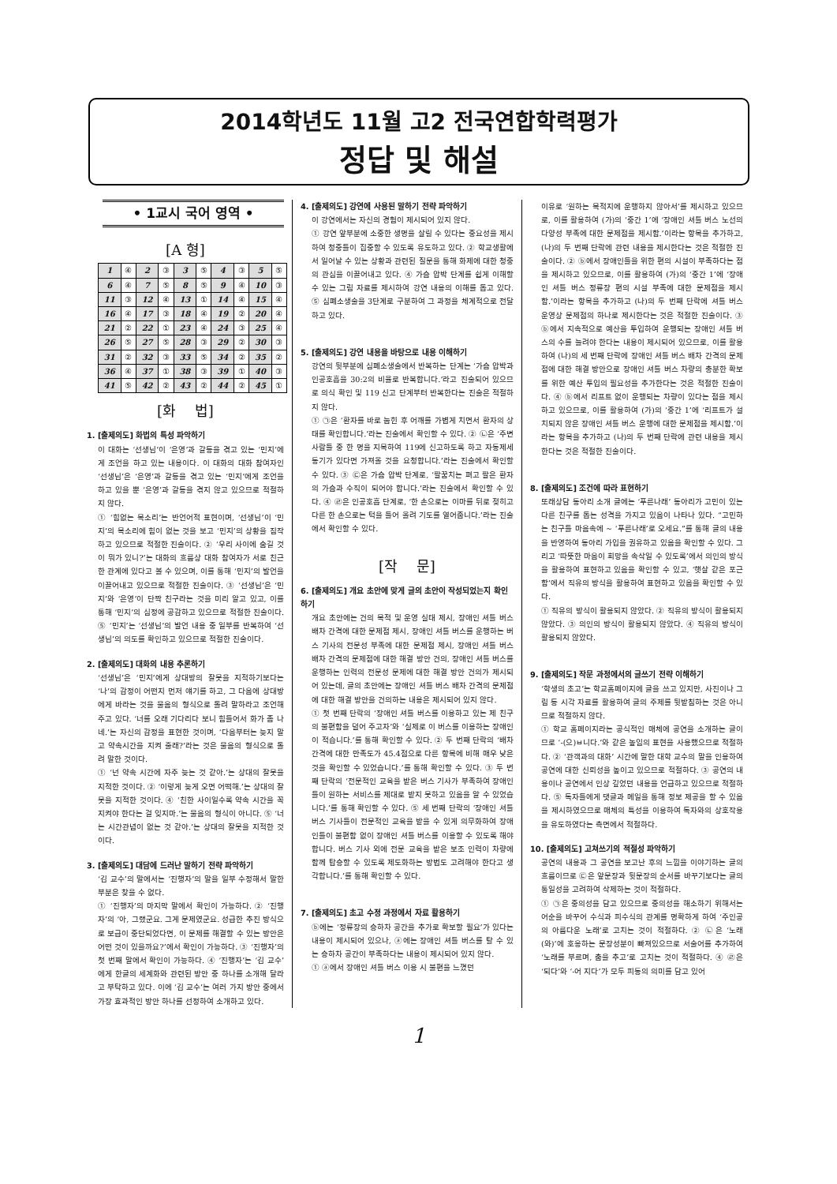2014학년도 11월 고2 전국연합학력평가
정답 및 해설
• 1교시 국어 영역 •
[A 형]
| 1 | ④ | 2 | ③ | 3 | ⑤ | 4 | ③ | 5 | ⑤ |
| 6 | ④ | 7 | ⑤ | 8 | ⑤ | 9 | ④ | 10 | ③ |
| 11 | ③ | 12 | ④ | 13 | ① | 14 | ④ | 15 | ④ |
| 16 | ④ | 17 | ③ | 18 | ④ | 19 | ② | 20 | ④ |
| 21 | ② | 22 | ① | 23 | ④ | 24 | ③ | 25 | ④ |
| 26 | ⑤ | 27 | ⑤ | 28 | ③ | 29 | ② | 30 | ③ |
| 31 | ② | 32 | ③ | 33 | ⑤ | 34 | ② | 35 | ② |
| 36 | ④ | 37 | ① | 38 | ③ | 39 | ① | 40 | ③ |
| 41 | ⑤ | 42 | ② | 43 | ② | 44 | ② | 45 | ① |
[화　 법]
1. [출제의도] 화법의 특성 파악하기
이 대화는 ‘선생님’이 ‘은영’과 갈등을 겪고 있는 ‘민지’에게 조언을 하고 있는 내용이다. 이 대화의 대화 참여자인 ‘선생님’은 ‘은영’과 갈등을 겪고 있는 ‘민지’에게 조언을 하고 있을 뿐 ‘은영’과 갈등을 겪지 않고 있으므로 적절하지 않다.
① ‘힘없는 목소리’는 반언어적 표현이며, ‘선생님’이 ‘민지’의 목소리에 힘이 없는 것을 보고 ‘민지’의 상황을 짐작하고 있으므로 적절한 진술이다. ② ‘우리 사이에 숨길 것이 뭐가 있니?’는 대화의 흐름상 대화 참여자가 서로 친근한 관계에 있다고 볼 수 있으며, 이를 통해 ‘민지’의 발언을 이끌어내고 있으므로 적절한 진술이다. ③ ‘선생님’은 ‘민지’와 ‘은영’이 단짝 친구라는 것을 미리 알고 있고, 이를 통해 ‘민지’의 심정에 공감하고 있으므로 적절한 진술이다. ⑤ ‘민지’는 ‘선생님’의 발언 내용 중 일부를 반복하여 ‘선생님’의 의도를 확인하고 있으므로 적절한 진술이다.
2. [출제의도] 대화의 내용 추론하기
‘선생님’은 ‘민지’에게 상대방의 잘못을 지적하기보다는 ‘나’의 감정이 어떤지 먼저 얘기를 하고, 그 다음에 상대방에게 바라는 것을 물음의 형식으로 돌려 말하라고 조언해 주고 있다. ‘너를 오래 기다리다 보니 힘들어서 화가 좀 나네.’는 자신의 감정을 표현한 것이며, ‘다음부터는 늦지 말고 약속시간을 지켜 줄래?’라는 것은 물음의 형식으로 돌려 말한 것이다.
① ‘넌 약속 시간에 자주 늦는 것 같아.’는 상대의 잘못을 지적한 것이다. ② ‘이렇게 늦게 오면 어떡해.’는 상대의 잘못을 지적한 것이다. ④ ‘친한 사이일수록 약속 시간을 꼭 지켜야 한다는 걸 잊지마.’는 물음의 형식이 아니다. ⑤ ‘너는 시간관념이 없는 것 같아.’는 상대의 잘못을 지적한 것이다.
3. [출제의도] 대담에 드러난 말하기 전략 파악하기
‘김 교수’의 말에서는 ‘진행자’의 말을 일부 수정해서 말한 부분은 찾을 수 없다.
① ‘진행자’의 마지막 말에서 확인이 가능하다. ② ‘진행자’의 ‘아, 그랬군요. 그게 문제였군요. 성급한 추진 방식으로 보급이 중단되었다면, 이 문제를 해결할 수 있는 방안은 어떤 것이 있을까요?’에서 확인이 가능하다. ③ ‘진행자’의 첫 번째 말에서 확인이 가능하다. ④ ‘진행자’는 ‘김 교수’에게 한글의 세계화와 관련된 방안 중 하나를 소개해 달라고 부탁하고 있다. 이에 ‘김 교수’는 여러 가지 방안 중에서 가장 효과적인 방안 하나를 선정하여 소개하고 있다.
4. [출제의도] 강연에 사용된 말하기 전략 파악하기
이 강연에서는 자신의 경험이 제시되어 있지 않다.
① 강연 앞부분에 소중한 생명을 살릴 수 있다는 중요성을 제시하여 청중들이 집중할 수 있도록 유도하고 있다. ② 학교생활에서 일어날 수 있는 상황과 관련된 질문을 통해 화제에 대한 청중의 관심을 이끌어내고 있다. ④ 가슴 압박 단계를 쉽게 이해할 수 있는 그림 자료를 제시하여 강연 내용의 이해를 돕고 있다. ⑤ 심폐소생술을 3단계로 구분하여 그 과정을 체계적으로 전달하고 있다.
5. [출제의도] 강연 내용을 바탕으로 내용 이해하기
강연의 뒷부분에 심폐소생술에서 반복하는 단계는 ‘가슴 압박과 인공호흡을 30:2의 비율로 반복합니다.’라고 진술되어 있으므로 의식 확인 및 119 신고 단계부터 반복한다는 진술은 적절하지 않다.
① ㉠은 ‘환자를 바로 눕힌 후 어깨를 가볍게 치면서 환자의 상태를 확인합니다.’라는 진술에서 확인할 수 있다. ② ㉡은 ‘주변 사람들 중 한 명을 지목하여 119에 신고하도록 하고 자동제세동기가 있다면 가져올 것을 요청합니다.’라는 진술에서 확인할 수 있다. ③ ㉢은 가슴 압박 단계로, ‘팔꿈치는 펴고 팔은 환자의 가슴과 수직이 되어야 합니다.’라는 진술에서 확인할 수 있다. ④ ㉣은 인공호흡 단계로, ‘한 손으로는 이마를 뒤로 젖히고 다른 한 손으로는 턱을 들어 올려 기도를 열어줍니다.’라는 진술에서 확인할 수 있다.
[작　 문]
6. [출제의도] 개요 초안에 맞게 글의 초안이 작성되었는지 확인하기
개요 초안에는 건의 목적 및 운영 실태 제시, 장애인 셔틀 버스 배차 간격에 대한 문제점 제시, 장애인 셔틀 버스를 운행하는 버스 기사의 전문성 부족에 대한 문제점 제시, 장애인 셔틀 버스 배차 간격의 문제점에 대한 해결 방안 건의, 장애인 셔틀 버스를 운행하는 인력의 전문성 문제에 대한 해결 방안 건의가 제시되어 있는데, 글의 초안에는 장애인 셔틀 버스 배차 간격의 문제점에 대한 해결 방안을 건의하는 내용은 제시되어 있지 않다.
① 첫 번째 단락의 ‘장애인 셔틀 버스를 이용하고 있는 제 친구의 불편함을 덜어 주고자’와 ‘실제로 이 버스를 이용하는 장애인이 적습니다.’를 통해 확인할 수 있다. ② 두 번째 단락의 ‘배차 간격에 대한 만족도가 45.4점으로 다른 항목에 비해 매우 낮은 것을 확인할 수 있었습니다.’를 통해 확인할 수 있다. ③ 두 번째 단락의 ‘전문적인 교육을 받은 버스 기사가 부족하여 장애인들이 원하는 서비스를 제대로 받지 못하고 있음을 알 수 있었습니다.’를 통해 확인할 수 있다. ⑤ 세 번째 단락의 ‘장애인 셔틀 버스 기사들이 전문적인 교육을 받을 수 있게 의무화하여 장애인들이 불편함 없이 장애인 셔틀 버스를 이용할 수 있도록 해야 합니다. 버스 기사 외에 전문 교육을 받은 보조 인력이 차량에 함께 탑승할 수 있도록 제도화하는 방법도 고려해야 한다고 생각합니다.’를 통해 확인할 수 있다.
7. [출제의도] 초고 수정 과정에서 자료 활용하기
ⓑ에는 ‘정류장의 승하차 공간을 추가로 확보할 필요’가 있다는 내용이 제시되어 있으나, ⓐ에는 장애인 셔틀 버스를 탈 수 있는 승하차 공간이 부족하다는 내용이 제시되어 있지 않다.
① ⓐ에서 장애인 셔틀 버스 이용 시 불편을 느꼈던
이유로 ‘원하는 목적지에 운행하지 않아서’를 제시하고 있으므로, 이를 활용하여 (가)의 ‘중간 1’에 ‘장애인 셔틀 버스 노선의 다양성 부족에 대한 문제점을 제시함.’이라는 항목을 추가하고, (나)의 두 번째 단락에 관련 내용을 제시한다는 것은 적절한 진술이다. ② ⓑ에서 장애인들을 위한 편의 시설이 부족하다는 점을 제시하고 있으므로, 이를 활용하여 (가)의 ‘중간 1’에 ‘장애인 셔틀 버스 정류장 편의 시설 부족에 대한 문제점을 제시함.’이라는 항목을 추가하고 (나)의 두 번째 단락에 셔틀 버스 운영상 문제점의 하나로 제시한다는 것은 적절한 진술이다. ③ ⓑ에서 지속적으로 예산을 투입하여 운행되는 장애인 셔틀 버스의 수를 늘려야 한다는 내용이 제시되어 있으므로, 이를 활용하여 (나)의 세 번째 단락에 장애인 셔틀 버스 배차 간격의 문제점에 대한 해결 방안으로 장애인 셔틀 버스 차량의 충분한 확보를 위한 예산 투입의 필요성을 추가한다는 것은 적절한 진술이다. ④ ⓑ에서 리프트 없이 운행되는 차량이 있다는 점을 제시하고 있으므로, 이를 활용하여 (가)의 ‘중간 1’에 ‘리프트가 설치되지 않은 장애인 셔틀 버스 운행에 대한 문제점을 제시함.’이라는 항목을 추가하고 (나)의 두 번째 단락에 관련 내용을 제시한다는 것은 적절한 진술이다.
8. [출제의도] 조건에 따라 표현하기
또래상담 동아리 소개 글에는 ‘푸른나래’ 동아리가 고민이 있는 다른 친구를 돕는 성격을 가지고 있음이 나타나 있다. “고민하는 친구들 마음속에 ~ ‘푸른나래’로 오세요.”를 통해 글의 내용을 반영하여 동아리 가입을 권유하고 있음을 확인할 수 있다. 그리고 ‘따뜻한 마음이 희망을 속삭일 수 있도록’에서 의인의 방식을 활용하여 표현하고 있음을 확인할 수 있고, ‘햇살 같은 포근함’에서 직유의 방식을 활용하여 표현하고 있음을 확인할 수 있다.
① 직유의 방식이 활용되지 않았다. ② 직유의 방식이 활용되지 않았다. ③ 의인의 방식이 활용되지 않았다. ④ 직유의 방식이 활용되지 않았다.
9. [출제의도] 작문 과정에서의 글쓰기 전략 이해하기
‘학생의 초고’는 학교홈페이지에 글을 쓰고 있지만, 사진이나 그림 등 시각 자료를 활용하여 글의 주제를 뒷받침하는 것은 아니므로 적절하지 않다.
① 학교 홈페이지라는 공식적인 매체에 공연을 소개하는 글이므로 ‘-(으)ㅂ니다.’와 같은 높임의 표현을 사용했으므로 적절하다. ② ‘관객과의 대화’ 시간에 말한 대학 교수의 말을 인용하여 공연에 대한 신뢰성을 높이고 있으므로 적절하다. ③ 공연의 내용이나 공연에서 인상 깊었던 내용을 언급하고 있으므로 적절하다. ⑤ 독자들에게 댓글과 메일을 통해 정보 제공을 할 수 있음을 제시하였으므로 매체의 특성을 이용하여 독자와의 상호작용을 유도하였다는 측면에서 적절하다.
10. [출제의도] 고쳐쓰기의 적절성 파악하기
공연의 내용과 그 공연을 보고난 후의 느낌을 이야기하는 글의 흐름이므로 ㉢은 앞문장과 뒷문장의 순서를 바꾸기보다는 글의 통일성을 고려하여 삭제하는 것이 적절하다.
① ㉠은 중의성을 담고 있으므로 중의성을 해소하기 위해서는 어순을 바꾸어 수식과 피수식의 관계를 명확하게 하여 ‘주인공의 아름다운 노래’로 고치는 것이 적절하다. ② ㉡은 ‘노래(와)’에 호응하는 문장성분이 빠져있으므로 서술어를 추가하여 ‘노래를 부르며, 춤을 추고’로 고치는 것이 적절하다. ④ ㉣은 ‘되다’와 ‘-어 지다’가 모두 피동의 의미를 담고 있어
1